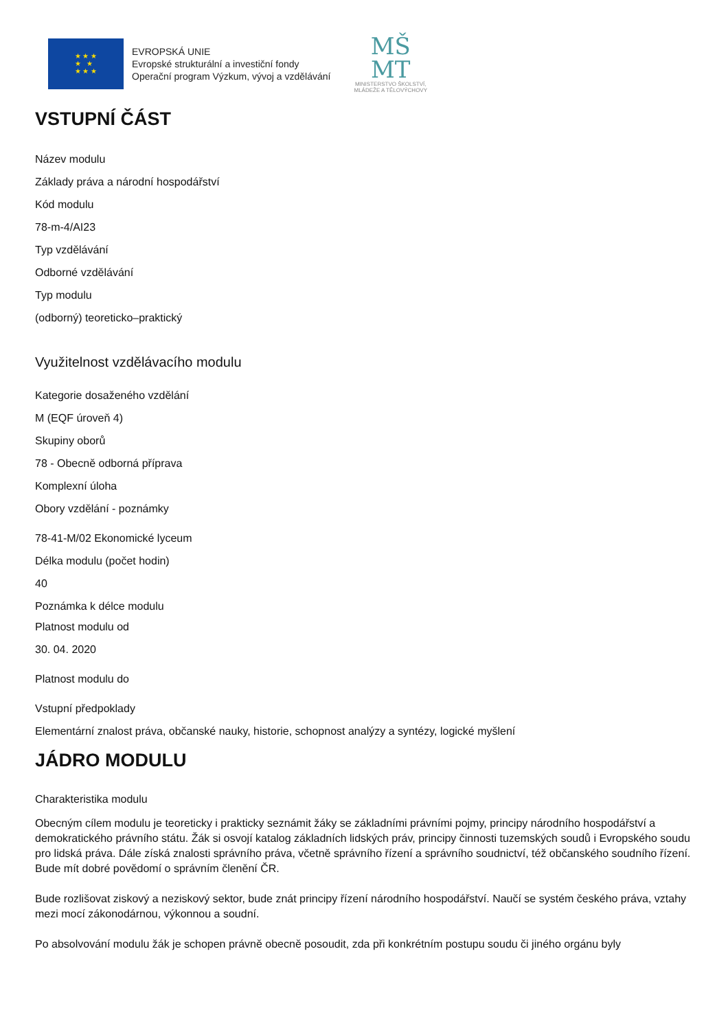★ ★ ★
★ ★
★ ★ ★
EVROPSKÁ UNIE
Evropské strukturální a investiční fondy
Operační program Výzkum, vývoj a vzdělávání
MŠ
MT
MINISTERSTVO ŠKOLSTVÍ,
MLÁDEŽE A TĚLOVÝCHOVY
VSTUPNÍ ČÁST
Název modulu
Základy práva a národní hospodářství
Kód modulu
78-m-4/AI23
Typ vzdělávání
Odborné vzdělávání
Typ modulu
(odborný) teoreticko–praktický
Využitelnost vzdělávacího modulu
Kategorie dosaženého vzdělání
M (EQF úroveň 4)
Skupiny oborů
78 - Obecně odborná příprava
Komplexní úloha
Obory vzdělání - poznámky
78-41-M/02 Ekonomické lyceum
Délka modulu (počet hodin)
40
Poznámka k délce modulu
Platnost modulu od
30. 04. 2020
Platnost modulu do
Vstupní předpoklady
Elementární znalost práva, občanské nauky, historie, schopnost analýzy a syntézy, logické myšlení
JÁDRO MODULU
Charakteristika modulu
Obecným cílem modulu je teoreticky i prakticky seznámit žáky se základními právními pojmy, principy národního hospodářství a demokratického právního státu. Žák si osvojí katalog základních lidských práv, principy činnosti tuzemských soudů i Evropského soudu pro lidská práva. Dále získá znalosti správního práva, včetně správního řízení a správního soudnictví, též občanského soudního řízení. Bude mít dobré povědomí o správním členění ČR.
Bude rozlišovat ziskový a neziskový sektor, bude znát principy řízení národního hospodářství. Naučí se systém českého práva, vztahy mezi mocí zákonodárnou, výkonnou a soudní.
Po absolvování modulu žák je schopen právně obecně posoudit, zda při konkrétním postupu soudu či jiného orgánu byly